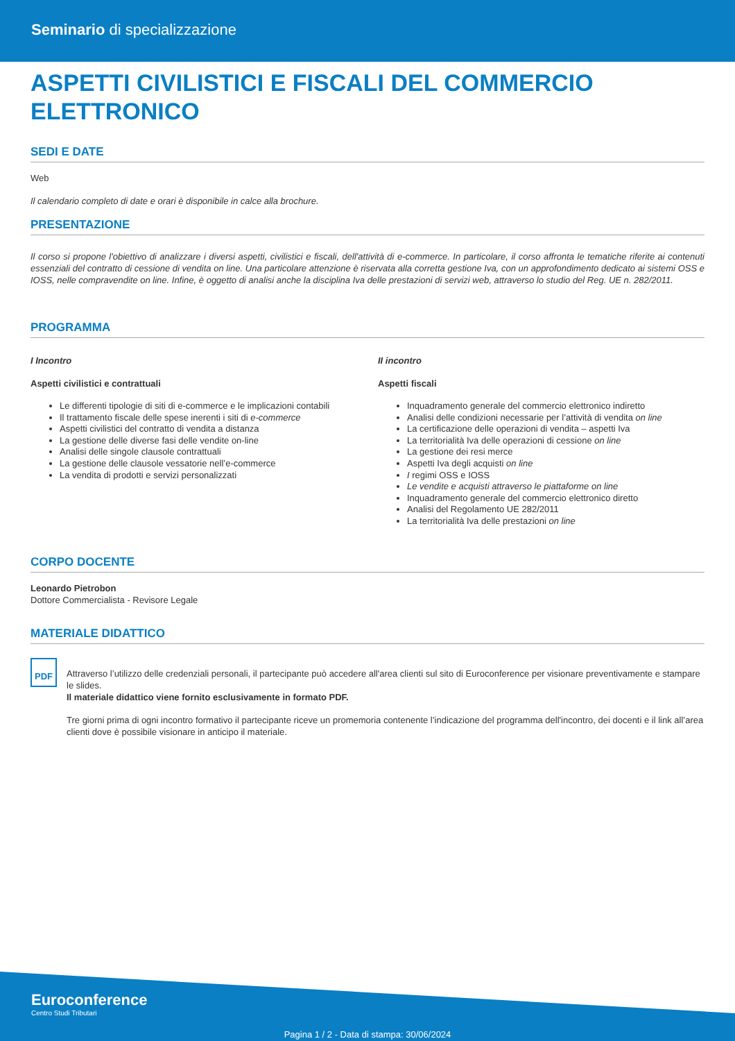Seminario di specializzazione
ASPETTI CIVILISTICI E FISCALI DEL COMMERCIO ELETTRONICO
SEDI E DATE
Web
Il calendario completo di date e orari è disponibile in calce alla brochure.
PRESENTAZIONE
Il corso si propone l'obiettivo di analizzare i diversi aspetti, civilistici e fiscali, dell'attività di e-commerce. In particolare, il corso affronta le tematiche riferite ai contenuti essenziali del contratto di cessione di vendita on line. Una particolare attenzione è riservata alla corretta gestione Iva, con un approfondimento dedicato ai sistemi OSS e IOSS, nelle compravendite on line. Infine, è oggetto di analisi anche la disciplina Iva delle prestazioni di servizi web, attraverso lo studio del Reg. UE n. 282/2011.
PROGRAMMA
I Incontro
Aspetti civilistici e contrattuali
Le differenti tipologie di siti di e-commerce e le implicazioni contabili
Il trattamento fiscale delle spese inerenti i siti di e-commerce
Aspetti civilistici del contratto di vendita a distanza
La gestione delle diverse fasi delle vendite on-line
Analisi delle singole clausole contrattuali
La gestione delle clausole vessatorie nell’e-commerce
La vendita di prodotti e servizi personalizzati
II incontro
Aspetti fiscali
Inquadramento generale del commercio elettronico indiretto
Analisi delle condizioni necessarie per l’attività di vendita on line
La certificazione delle operazioni di vendita – aspetti Iva
La territorialità Iva delle operazioni di cessione on line
La gestione dei resi merce
Aspetti Iva degli acquisti on line
I regimi OSS e IOSS
Le vendite e acquisti attraverso le piattaforme on line
Inquadramento generale del commercio elettronico diretto
Analisi del Regolamento UE 282/2011
La territorialità Iva delle prestazioni on line
CORPO DOCENTE
Leonardo Pietrobon
Dottore Commercialista - Revisore Legale
MATERIALE DIDATTICO
PDF
Attraverso l’utilizzo delle credenziali personali, il partecipante può accedere all'area clienti sul sito di Euroconference per visionare preventivamente e stampare le slides.
Il materiale didattico viene fornito esclusivamente in formato PDF.
Tre giorni prima di ogni incontro formativo il partecipante riceve un promemoria contenente l’indicazione del programma dell'incontro, dei docenti e il link all’area clienti dove è possibile visionare in anticipo il materiale.
Euroconference
Centro Studi Tributari
Pagina 1 / 2 - Data di stampa: 30/06/2024